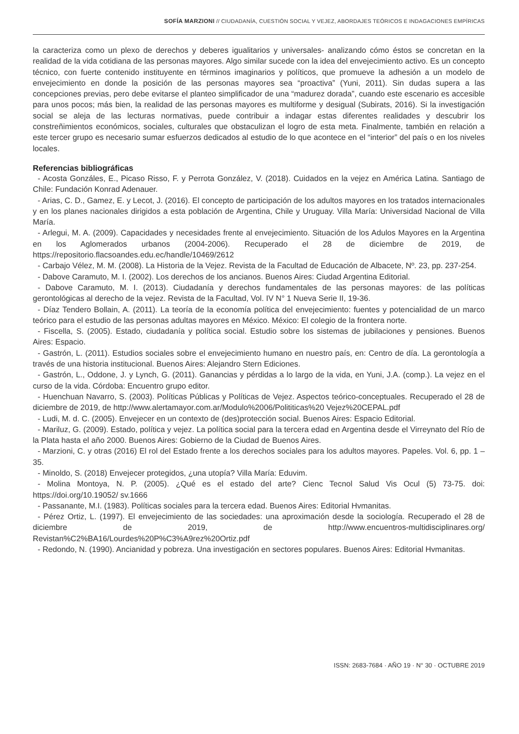SOFÍA MARZIONI // CIUDADANÍA, CUESTIÓN SOCIAL Y VEJEZ, ABORDAJES TEÓRICOS E INDAGACIONES EMPÍRICAS
la caracteriza como un plexo de derechos y deberes igualitarios y universales- analizando cómo éstos se concretan en la realidad de la vida cotidiana de las personas mayores. Algo similar sucede con la idea del envejecimiento activo. Es un concepto técnico, con fuerte contenido instituyente en términos imaginarios y políticos, que promueve la adhesión a un modelo de envejecimiento en donde la posición de las personas mayores sea “proactiva” (Yuni, 2011). Sin dudas supera a las concepciones previas, pero debe evitarse el planteo simplificador de una “madurez dorada”, cuando este escenario es accesible para unos pocos; más bien, la realidad de las personas mayores es multiforme y desigual (Subirats, 2016). Si la investigación social se aleja de las lecturas normativas, puede contribuir a indagar estas diferentes realidades y descubrir los constreñimientos económicos, sociales, culturales que obstaculizan el logro de esta meta. Finalmente, también en relación a este tercer grupo es necesario sumar esfuerzos dedicados al estudio de lo que acontece en el “interior” del país o en los niveles locales.
Referencias bibliográficas
- Acosta Gonzáles, E., Picaso Risso, F. y Perrota González, V. (2018). Cuidados en la vejez en América Latina. Santiago de Chile: Fundación Konrad Adenauer.
- Arias, C. D., Gamez, E. y Lecot, J. (2016). El concepto de participación de los adultos mayores en los tratados internacionales y en los planes nacionales dirigidos a esta población de Argentina, Chile y Uruguay. Villa María: Universidad Nacional de Villa María.
- Arlegui, M. A. (2009). Capacidades y necesidades frente al envejecimiento. Situación de los Adulos Mayores en la Argentina en los Aglomerados urbanos (2004-2006). Recuperado el 28 de diciembre de 2019, de https://repositorio.flacsoandes.edu.ec/handle/10469/2612
- Carbajo Vélez, M. M. (2008). La Historia de la Vejez. Revista de la Facultad de Educación de Albacete, Nº. 23, pp. 237-254.
- Dabove Caramuto, M. I. (2002). Los derechos de los ancianos. Buenos Aires: Ciudad Argentina Editorial.
- Dabove Caramuto, M. I. (2013). Ciudadanía y derechos fundamentales de las personas mayores: de las políticas gerontológicas al derecho de la vejez. Revista de la Facultad, Vol. IV N° 1 Nueva Serie II, 19-36.
- Díaz Tendero Bollain, A. (2011). La teoría de la economía política del envejecimiento: fuentes y potencialidad de un marco teórico para el estudio de las personas adultas mayores en México. México: El colegio de la frontera norte.
- Fiscella, S. (2005). Estado, ciudadanía y política social. Estudio sobre los sistemas de jubilaciones y pensiones. Buenos Aires: Espacio.
- Gastrón, L. (2011). Estudios sociales sobre el envejecimiento humano en nuestro país, en: Centro de día. La gerontología a través de una historia institucional. Buenos Aires: Alejandro Stern Ediciones.
- Gastrón, L., Oddone, J. y Lynch, G. (2011). Ganancias y pérdidas a lo largo de la vida, en Yuni, J.A. (comp.). La vejez en el curso de la vida. Córdoba: Encuentro grupo editor.
- Huenchuan Navarro, S. (2003). Políticas Públicas y Políticas de Vejez. Aspectos teórico-conceptuales. Recuperado el 28 de diciembre de 2019, de http://www.alertamayor.com.ar/Modulo%2006/Polititicas%20 Vejez%20CEPAL.pdf
- Ludi, M. d. C. (2005). Envejecer en un contexto de (des)protección social. Buenos Aires: Espacio Editorial.
- Mariluz, G. (2009). Estado, política y vejez. La política social para la tercera edad en Argentina desde el Virreynato del Río de la Plata hasta el año 2000. Buenos Aires: Gobierno de la Ciudad de Buenos Aires.
- Marzioni, C. y otras (2016) El rol del Estado frente a los derechos sociales para los adultos mayores. Papeles. Vol. 6, pp. 1 – 35.
- Minoldo, S. (2018) Envejecer protegidos, ¿una utopía? Villa María: Eduvim.
- Molina Montoya, N. P. (2005). ¿Qué es el estado del arte? Cienc Tecnol Salud Vis Ocul (5) 73-75. doi: https://doi.org/10.19052/ sv.1666
- Passanante, M.I. (1983). Políticas sociales para la tercera edad. Buenos Aires: Editorial Hvmanitas.
- Pérez Ortiz, L. (1997). El envejecimiento de las sociedades: una aproximación desde la sociología. Recuperado el 28 de diciembre de 2019, de http://www.encuentros-multidisciplinares.org/ Revistan%C2%BA16/Lourdes%20P%C3%A9rez%20Ortiz.pdf
- Redondo, N. (1990). Ancianidad y pobreza. Una investigación en sectores populares. Buenos Aires: Editorial Hvmanitas.
ISSN: 2683-7684 · AÑO 19 · N° 30 · OCTUBRE 2019